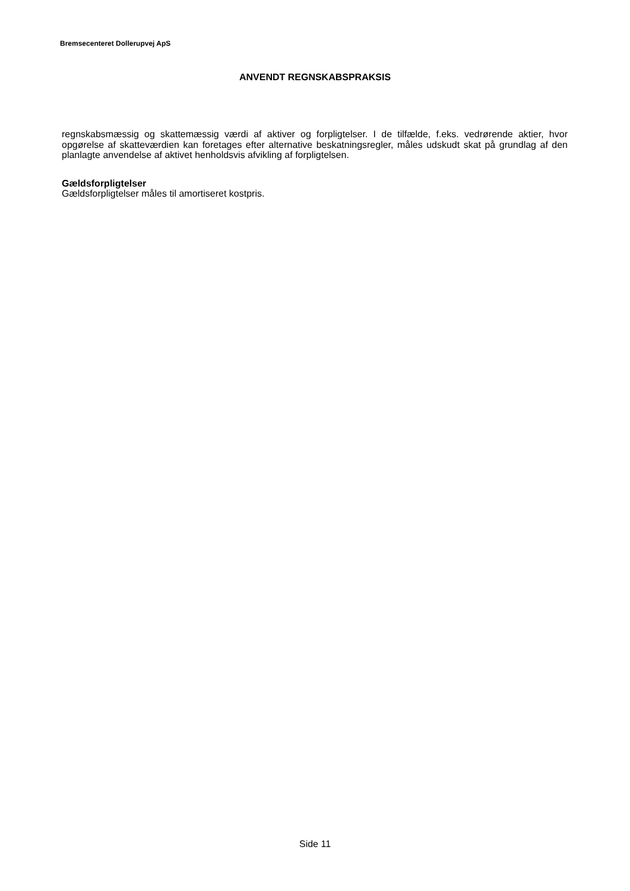Bremsecenteret Dollerupvej ApS
ANVENDT REGNSKABSPRAKSIS
regnskabsmæssig og skattemæssig værdi af aktiver og forpligtelser. I de tilfælde, f.eks. vedrørende aktier, hvor opgørelse af skatteværdien kan foretages efter alternative beskatningsregler, måles udskudt skat på grundlag af den planlagte anvendelse af aktivet henholdsvis afvikling af forpligtelsen.
Gældsforpligtelser
Gældsforpligtelser måles til amortiseret kostpris.
Side 11